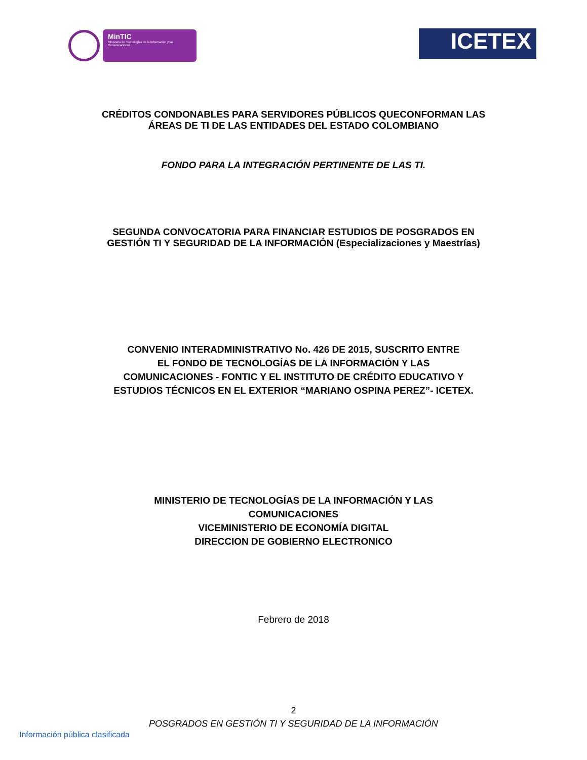MinTIC
Ministerio de Tecnologías de la Información y las Comunicaciones
ICETEX
CRÉDITOS CONDONABLES PARA SERVIDORES PÚBLICOS QUECONFORMAN LAS
ÁREAS DE TI DE LAS ENTIDADES DEL ESTADO COLOMBIANO
FONDO PARA LA INTEGRACIÓN PERTINENTE DE LAS TI.
SEGUNDA CONVOCATORIA PARA FINANCIAR ESTUDIOS DE POSGRADOS EN
GESTIÓN TI Y SEGURIDAD DE LA INFORMACIÓN (Especializaciones y Maestrías)
CONVENIO INTERADMINISTRATIVO No. 426 DE 2015, SUSCRITO ENTRE
EL FONDO DE TECNOLOGÍAS DE LA INFORMACIÓN Y LAS
COMUNICACIONES - FONTIC Y EL INSTITUTO DE CRÉDITO EDUCATIVO Y
ESTUDIOS TÉCNICOS EN EL EXTERIOR “MARIANO OSPINA PEREZ”- ICETEX.
MINISTERIO DE TECNOLOGÍAS DE LA INFORMACIÓN Y LAS
COMUNICACIONES
VICEMINISTERIO DE ECONOMÍA DIGITAL
DIRECCION DE GOBIERNO ELECTRONICO
Febrero de 2018
2
POSGRADOS EN GESTIÓN TI Y SEGURIDAD DE LA INFORMACIÓN
Información pública clasificada